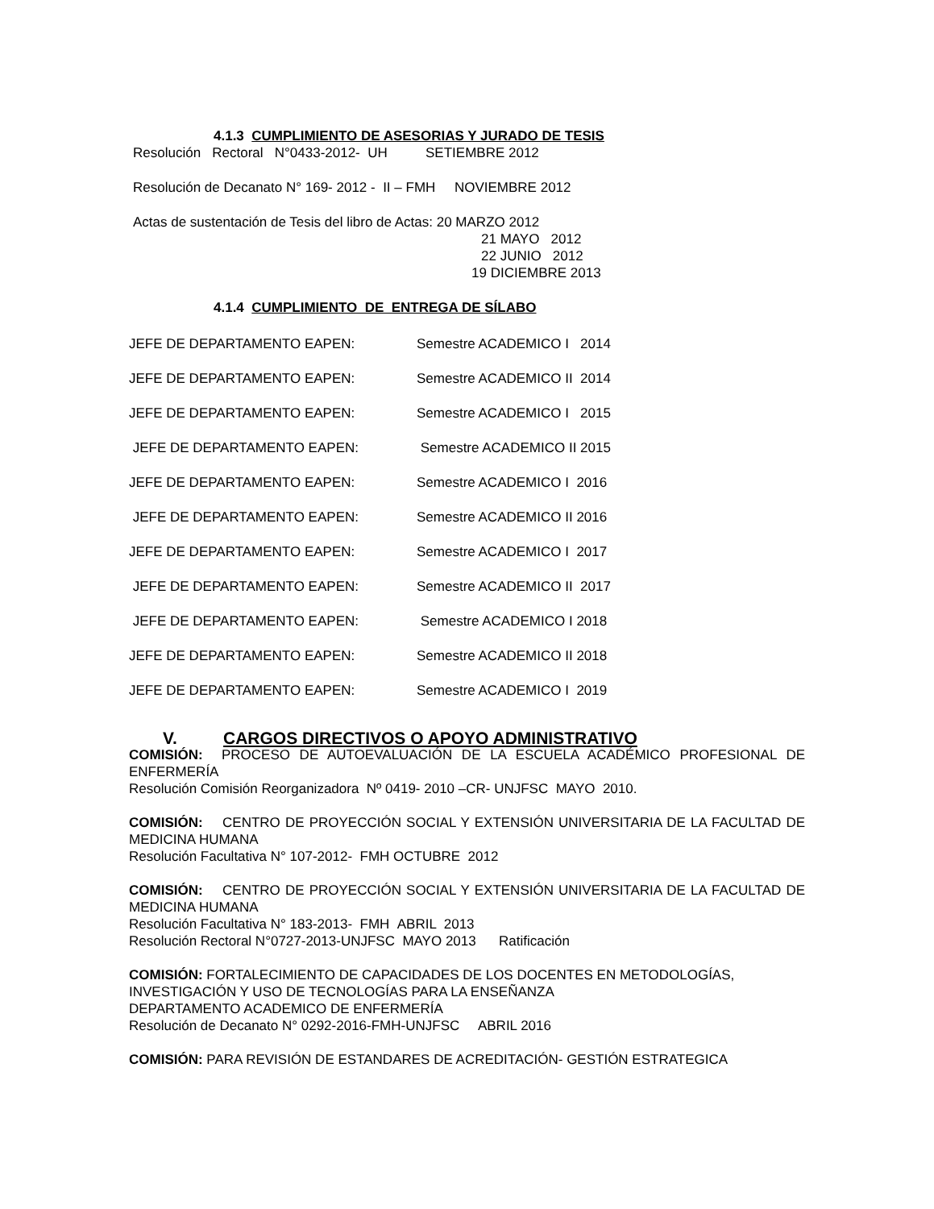4.1.3 CUMPLIMIENTO DE ASESORIAS Y JURADO DE TESIS
Resolución Rectoral N°0433-2012- UH SETIEMBRE 2012
Resolución de Decanato N° 169- 2012 - II – FMH NOVIEMBRE 2012
Actas de sustentación de Tesis del libro de Actas: 20 MARZO 2012
21 MAYO 2012
22 JUNIO 2012
19 DICIEMBRE 2013
4.1.4 CUMPLIMIENTO DE ENTREGA DE SÍLABO
JEFE DE DEPARTAMENTO EAPEN: Semestre ACADEMICO I 2014
JEFE DE DEPARTAMENTO EAPEN: Semestre ACADEMICO II 2014
JEFE DE DEPARTAMENTO EAPEN: Semestre ACADEMICO I 2015
JEFE DE DEPARTAMENTO EAPEN: Semestre ACADEMICO II 2015
JEFE DE DEPARTAMENTO EAPEN: Semestre ACADEMICO I 2016
JEFE DE DEPARTAMENTO EAPEN: Semestre ACADEMICO II 2016
JEFE DE DEPARTAMENTO EAPEN: Semestre ACADEMICO I 2017
JEFE DE DEPARTAMENTO EAPEN: Semestre ACADEMICO II 2017
JEFE DE DEPARTAMENTO EAPEN: Semestre ACADEMICO I 2018
JEFE DE DEPARTAMENTO EAPEN: Semestre ACADEMICO II 2018
JEFE DE DEPARTAMENTO EAPEN: Semestre ACADEMICO I 2019
V. CARGOS DIRECTIVOS O APOYO ADMINISTRATIVO
COMISIÓN: PROCESO DE AUTOEVALUACIÓN DE LA ESCUELA ACADÉMICO PROFESIONAL DE ENFERMERÍA
Resolución Comisión Reorganizadora Nº 0419- 2010 –CR- UNJFSC MAYO 2010.
COMISIÓN: CENTRO DE PROYECCIÓN SOCIAL Y EXTENSIÓN UNIVERSITARIA DE LA FACULTAD DE MEDICINA HUMANA
Resolución Facultativa N° 107-2012- FMH OCTUBRE 2012
COMISIÓN: CENTRO DE PROYECCIÓN SOCIAL Y EXTENSIÓN UNIVERSITARIA DE LA FACULTAD DE MEDICINA HUMANA
Resolución Facultativa N° 183-2013- FMH ABRIL 2013
Resolución Rectoral N°0727-2013-UNJFSC MAYO 2013 Ratificación
COMISIÓN: FORTALECIMIENTO DE CAPACIDADES DE LOS DOCENTES EN METODOLOGÍAS, INVESTIGACIÓN Y USO DE TECNOLOGÍAS PARA LA ENSEÑANZA
DEPARTAMENTO ACADEMICO DE ENFERMERÍA
Resolución de Decanato N° 0292-2016-FMH-UNJFSC ABRIL 2016
COMISIÓN: PARA REVISIÓN DE ESTANDARES DE ACREDITACIÓN- GESTIÓN ESTRATEGICA